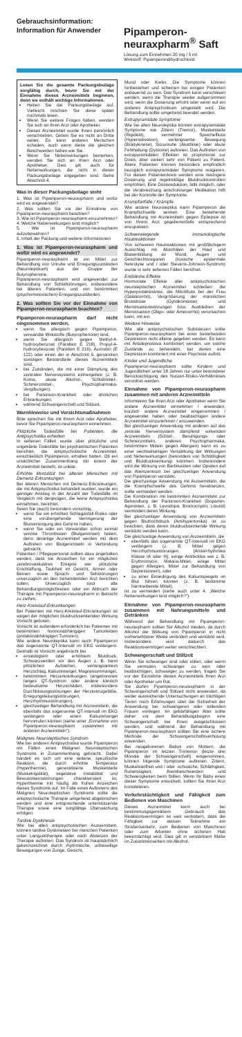Gebrauchsinformation:
Information für Anwender
Pipamperon-
neuraxpharm<sup>®</sup> Saft
Lösung zum Einnehmen 20 mg / 5 ml
Wirkstoff: Pipamperondihydrochlorid
Lesen Sie die gesamte Packungsbeilage sorgfältig durch, bevor Sie mit der Einnahme dieses Arzneimittels beginnen, denn sie enthält wichtige Informationen.
Heben Sie die Packungsbeilage auf. Vielleicht möchten Sie diese später nochmals lesen.
Wenn Sie weitere Fragen haben, wenden Sie sich an Ihren Arzt oder Apotheker.
Dieses Arzneimittel wurde Ihnen persönlich verschrieben. Geben Sie es nicht an Dritte weiter. Es kann anderen Menschen schaden, auch wenn diese die gleichen Beschwerden haben wie Sie.
Wenn Sie Nebenwirkungen bemerken, wenden Sie sich an Ihren Arzt oder Apotheker. Dies gilt auch für Nebenwirkungen, die nicht in dieser Packungsbeilage angegeben sind. Siehe Abschnitt 4.
Was in dieser Packungsbeilage steht
1. Was ist Pipamperon-neuraxpharm und wofür wird es angewendet?
2. Was sollten Sie vor der Einnahme von Pipamperon-neuraxpharm beachten?
3. Wie ist Pipamperon-neuraxpharm einzunehmen?
4. Welche Nebenwirkungen sind möglich?
5. Wie ist Pipamperon-neuraxpharm aufzubewahren?
6. Inhalt der Packung und weitere Informationen
1. Was ist Pipamperon-neuraxpharm und wofür wird es angewendet?
Pipamperon-neuraxpharm ist ein Mittel zur Behandlung von Unruhe und Erregungszuständen (Neuroleptikum) aus der Gruppe der Butyrophenone.
Pipamperon-neuraxpharm wird angewendet zur Behandlung von Schlafstörungen, insbesondere bei älteren Patienten, und von bestimmten (psychomotorischen) Erregungszuständen.
2. Was sollten Sie vor der Einnahme von Pipamperon-neuraxpharm beachten?
Pipamperon-neuraxpharm darf nicht eingenommen werden,
wenn Sie allergisch gegen Pipamperon, verwandte Wirkstoffe (Butyrophenone) sind.
wenn Sie allergisch gegen Methyl-4-hydroxybenzoat (Paraben E 218), Propyl-4-hydroxybenzoat (Paraben E 216), Azorubin (E 122) oder einen der in Abschnitt 6. genannten sonstigen Bestandteile dieses Arzneimittels sind.
bei Zuständen, die mit einer Dämpfung des zentralen Nervensystems einhergehen (z. B. Koma, akute Alkohol-, Schlafmittel-, Schmerzmittel-, Psychopharmaka-Vergiftungen).
bei Parkinson-Krankheit oder ähnlichen Erkrankungen.
während Schwangerschaft und Stillzeit.
Warnhinweise und Vorsichtsmaßnahmen
Bitte sprechen Sie mit Ihrem Arzt oder Apotheker, bevor Sie Pipamperon-neuraxpharm einnehmen.
Plötzliche Todesfälle bei Patienten, die Antipsychotika erhielten
In seltenen Fällen wurde über plötzliche und ungeklärte Todesfälle bei psychiatrischen Patienten berichtet, die antipsychotische Arzneimittel, einschließlich Pipamperon, erhalten hatten. Ob ein ursächlicher Zusammenhang mit einem der Arzneimittel besteht, ist unklar.
Erhöhte Mortalität bei älteren Menschen mit Demenz-Erkrankungen
Bei älteren Menschen mit Demenz-Erkrankungen, die mit Antipsychotika behandelt wurden, wurde ein geringer Anstieg in der Anzahl der Todesfälle im Vergleich mit denjenigen, die keine Antipsychotika einnahmen, berichtet.
Seien Sie (auch) besonders vorsichtig,
wenn Sie ein erhöhtes Schlaganfall-Risiko oder eine vorübergehende Verringerung der Blutversorgung des Gehirns haben,
wenn Sie oder ein Verwandter schon einmal venöse Thrombosen (Blutgerinnsel) hatten, denn derartige Arzneimittel werden mit dem Auftreten von Blutgerinnseln in Verbindung gebracht.
Patienten / Pflegepersonal sollten dazu angehalten werden, dass sie Anzeichen für ein mögliches zerebrovaskuläres Ereignis wie plötzliche Erschlaffung, Taubheit im Gesicht, Armen oder Beinen sowie Sprach- und Sehstörungen unverzüglich an den behandelnden Arzt berichten sollen. Unverzüglich sind alle Behandlungsmöglichkeiten oder ein Abbruch der Therapie mit Pipamperon-neuraxpharm in Betracht zu ziehen.
Herz-Kreislauf-Erkrankungen
Bei Patienten mit Herz-Kreislauf-Erkrankungen ist wegen der möglichen blutdrucksenkenden Wirkung Vorsicht geboten.
Vorsicht ist außerdem erforderlich bei Patienten mit bestimmten hormonabhängigen Tumorleiden (prolaktinabhängigen Tumoren).
Wie andere Neuroleptika kann auch Pipamperon das sogenannte QT-Intervall im EKG verlängern. Deshalb ist Vorsicht angebracht bei
erniedrigtem oder erhöhtem Blutdruck, Schwarzwerden vor den Augen z. B. beim plötzlichen Aufstehen, verlangsamtem Herzschlag, Kaliummangel, Magnesiummangel,
bestimmten Herzerkrankungen (angeborenes langes QT-Syndrom oder andere klinisch bedeutsame Herzschäden, insbesondere Durchblutungsstörungen der Herzkranzgefäße, Erregungsleitungsstörungen, Herzrhythmusstörungen),
gleichzeitiger Behandlung mit Arzneimitteln, die ebenfalls das sogenannte QT-Intervall im EKG verlängern oder einen Kaliummangel hervorrufen können (siehe unter „Einnahme von Pipamperon-neuraxpharm zusammen mit anderen Arzneimitteln“).
Malignes Neuroleptisches Syndrom
Wie bei anderen Antipsychotika wurde Pipamperon mit Fällen eines Malignen Neuroleptischen Syndroms in Zusammenhang gebracht. Dabei handelt es sich um eine seltene, spezifische Reaktion, die durch erhöhte Temperatur (Hyperthermie), generalisierte Muskelsteife (Muskelrigidität), vegetative Instabilität und Bewusstseinsstörungen charakterisiert ist. Hyperthermie tritt häufig als frühes Anzeichen dieses Syndroms auf. Im Falle eines Auftretens des Malignen Neuroleptischen Syndroms sollte die antipsychotische Therapie umgehend abgebrochen werden und eine entsprechende unterstützende Therapie sowie eine sorgfältige Überwachung erfolgen.
Tardive Dyskinesie
Wie bei allen antipsychotischen Arzneimitteln, können tardive Dyskinesien bei manchen Patienten unter Langzeittherapie oder nach Absetzen der Therapie auftreten. Das Syndrom ist hauptsächlich gekennzeichnet durch rhythmische, unfreiwillige Bewegungen von Zunge, Gesicht,
Mund oder Kiefer. Die Symptome können fortbestehen und scheinen bei einigen Patienten andauernd zu sein. Das Syndrom kann verschleiert werden, wenn die Therapie wieder aufgenommen wird, wenn die Dosierung erhöht oder wenn auf ein anderes Antipsychotikum umgestellt wird. Die Behandlung sollte umgehend beendet werden.
Extrapyramidale Symptome
Wie bei allen Neuroleptika können extrapyramidale Symptome wie Zittern (Tremor), Muskelsteife (Rigidität), vermehrter Speichelfluss (Hypersalivation), verlangsamte Bewegung (Bradykinese), Sitzunruhe (Akathisie) oder akute Fehlhaltung (Dystonie) auftreten. Das Auftreten von extrapyramidalen Effekten ist proportional zur Dosis, aber variiert sehr von Patient zu Patient. Ältere Patienten können besonders empfindlich bezüglich extrapyramidaler Symptome reagieren. Für diesen Patientenkreis werden eine niedrigere Dosierung und regelmäßige Blutdruckkontrollen empfohlen. Eine Dosisreduktion, falls möglich, oder die Verabreichung anticholinerger Medikation hilft bei der Kontrolle der Symptome.
Krampfanfälle / Krämpfe
Wie andere Neuroleptika kann Pipamperon die Krampfschwelle senken. Eine bestehende Behandlung mit Arzneimitteln gegen Epilepsie ist von Ihrem Arzt gegebenenfalls entsprechend anzupassen.
Schwerwiegende immunologische Hautreaktionen
Von schweren Hautreaktionen mit großflächigem Ausschlag mit Abschälen der Haut und Blasenbildung an Mund, Augen und Geschlechtsorganen (toxische epidermale Nekrolyse und / oder Stevens-Johnson-Syndrom) wurde in sehr seltenen Fällen berichtet.
Endokrine Effekte
Hormonale Effekte aller antipsychotischen neuroleptischen Arzneimittel schließen die Hyperprolaktinämie, die Milchfluss bei der Frau (Galaktorrhö), Vergrößerung der männlichen Brustdrüse (Gynäkomastie) und Menstruationsstörungen bzw. Ausbleiben der Menstruation (Oligo- oder Amenorrhö) verursachen kann, mit ein.
Weitere Hinweise
Wie alle antipsychotischen Substanzen sollte Pipamperon-neuraxpharm bei einer bestehenden Depression nicht alleine gegeben werden. Es kann mit Antidepressiva kombiniert werden, um solche Zustände zu behandeln, bei denen eine Depression kombiniert mit einer Psychose auftritt.
Kinder und Jugendliche
Pipamperon-neuraxpharm sollte Kindern und Jugendlichen unter 18 Jahren nur unter besonderer Berücksichtigung des Nutzen-Risiko-Verhältnisses verordnet werden.
Einnahme von Pipamperon-neuraxpharm zusammen mit anderen Arzneimitteln
Informieren Sie Ihren Arzt oder Apotheker wenn Sie andere Arzneimittel einnehmen / anwenden, kürzlich andere Arzneimittel eingenommen / angewendet haben oder beabsichtigen andere Arzneimittel einzunehmen / anzuwenden.
Bei gleichzeitiger Anwendung mit anderen auf das zentrale Nervensystem dämpfend wirkenden Arzneimitteln (Schlaf-, Beruhigungs- oder Schmerzmitteln, anderen Psychopharmaka, bestimmten Mitteln gegen Allergien) kann es zu einer wechselseitigen Verstärkung der Wirkungen und Nebenwirkungen (besonders von Schläfrigkeit und Blutdrucksenkung) kommen. Insbesondere wird die Wirkung von Barbituraten oder Opiaten auf das Atemzentrum bei gleichzeitiger Anwendung von Pipamperon verstärkt.
Die gleichzeitige Anwendung mit Arzneimitteln, die die Krampfschwelle des Gehirns herabsetzen, sollte vermieden werden.
Die Kombination mit bestimmten Arzneimitteln zur Behandlung der Parkinson-Krankheit (Dopamin-Agonisten, z. B. Levodopa, Bromocriptin, Lisurid) vermindert deren Wirkung.
Bei gleichzeitiger Anwendung von Arzneimitteln gegen Bluthochdruck (Antihypertonika) ist zu beachten, dass deren blutdrucksenkende Wirkung verstärkt werden kann.
Die gleichzeitige Anwendung von Arzneimitteln, die
ebenfalls das sogenannte QT-Intervall im EKG verlängern (z. B. Mittel gegen Herzrhythmusstörungen [Antiarrhythmika Klasse IA oder III], einige Antibiotika wie z. B. Erythromycin, Malaria-Mittel, einige Mittel gegen Allergien, Mittel zur Behandlung von Depressionen), oder
zu einer Erniedrigung des Kaliumspiegels im Blut führen können (z. B. bestimmte harntreibende Mittel),
ist zu vermeiden (siehe auch unter 4. „Welche Nebenwirkungen sind möglich?“).
Einnahme von Pipamperon-neuraxpharm zusammen mit Nahrungsmitteln und Getränken
Während der Behandlung mit Pipamperon-neuraxpharm sollten Sie Alkohol meiden, da durch Alkohol die Wirkung von Pipamperon in nicht vorhersehbarer Weise verändert und verstärkt wird. Insbesondere wird dadurch das Reaktionsvermögen weiter verschlechtert.
Schwangerschaft und Stillzeit
Wenn Sie schwanger sind oder stillen, oder wenn Sie vermuten, schwanger zu sein oder beabsichtigen, schwanger zu werden, fragen Sie vor der Einnahme dieses Arzneimittels Ihren Arzt oder Apotheker um Rat.
Sie dürfen Pipamperon-neuraxpharm in der Schwangerschaft und Stillzeit nicht anwenden, da weder ausreichende Untersuchungen an trächtigen Tieren noch Erfahrungen über die Sicherheit der Anwendung bei schwangeren oder stillenden Frauen vorliegen. Im gebärfähigen Alter sollte daher vor dem Behandlungsbeginn eine Schwangerschaft bei Ihnen ausgeschlossen werden, und während der Behandlung mit Pipamperon-neuraxpharm sollten Sie eine sichere Methode der Schwangerschaftsverhütung anwenden.
Bei neugeborenen Babys von Müttern, die Pipamperon im letzten Trimenon (letzte drei Monate der Schwangerschaft) eingenommen, können folgende Symptome auftreten: Zittern, Muskelsteifheit und / oder -schwäche, Schläfrigkeit, Ruhelosigkeit, Atembeschwerden und Schwierigkeiten beim Stillen. Wenn Ihr Baby eines dieser Symptome entwickelt, sollten Sie Ihren Arzt kontaktieren.
Verkehrstüchtigkeit und Fähigkeit zum Bedienen von Maschinen
Dieses Arzneimittel kann auch bei bestimmungsgemäßem Gebrauch das Reaktionsvermögen so weit verändern, dass die Fähigkeit zur aktiven Teilnahme am Straßenverkehr, zum Bedienen von Maschinen oder zum Arbeiten ohne sicheren Halt beeinträchtigt wird. Dies gilt in verstärktem Maße im Zusammenwirken mit Alkohol.